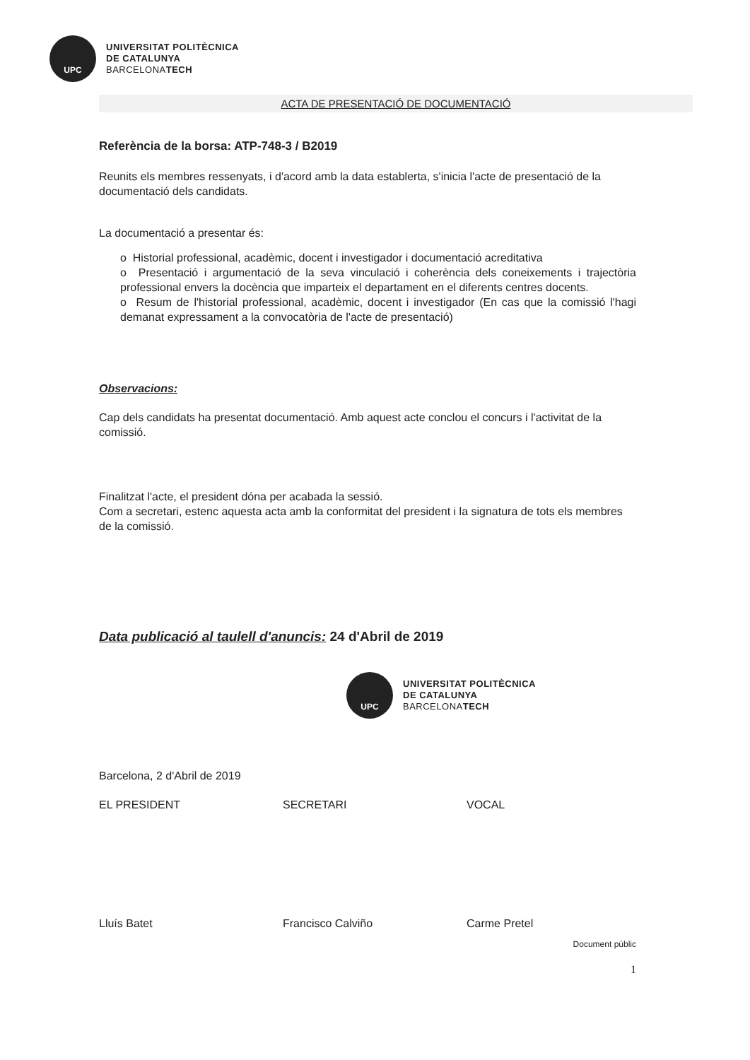UPC
UNIVERSITAT POLITÈCNICA
DE CATALUNYA
BARCELONATECH
ACTA DE PRESENTACIÓ DE DOCUMENTACIÓ
Referència de la borsa: ATP-748-3 / B2019
Reunits els membres ressenyats, i d'acord amb la data establerta, s'inicia l'acte de presentació de la documentació dels candidats.
La documentació a presentar és:
o Historial professional, acadèmic, docent i investigador i documentació acreditativa
o Presentació i argumentació de la seva vinculació i coherència dels coneixements i trajectòria professional envers la docència que imparteix el departament en el diferents centres docents.
o Resum de l'historial professional, acadèmic, docent i investigador (En cas que la comissió l'hagi demanat expressament a la convocatòria de l'acte de presentació)
Observacions:
Cap dels candidats ha presentat documentació. Amb aquest acte conclou el concurs i l'activitat de la comissió.
Finalitzat l'acte, el president dóna per acabada la sessió.
Com a secretari, estenc aquesta acta amb la conformitat del president i la signatura de tots els membres de la comissió.
Data publicació al taulell d'anuncis: 24 d'Abril de 2019
UPC
UNIVERSITAT POLITÈCNICA
DE CATALUNYA
BARCELONATECH
Barcelona, 2 d'Abril de 2019
EL PRESIDENT SECRETARI VOCAL
Lluís Batet Francisco Calviño Carme Pretel
Document públic
1